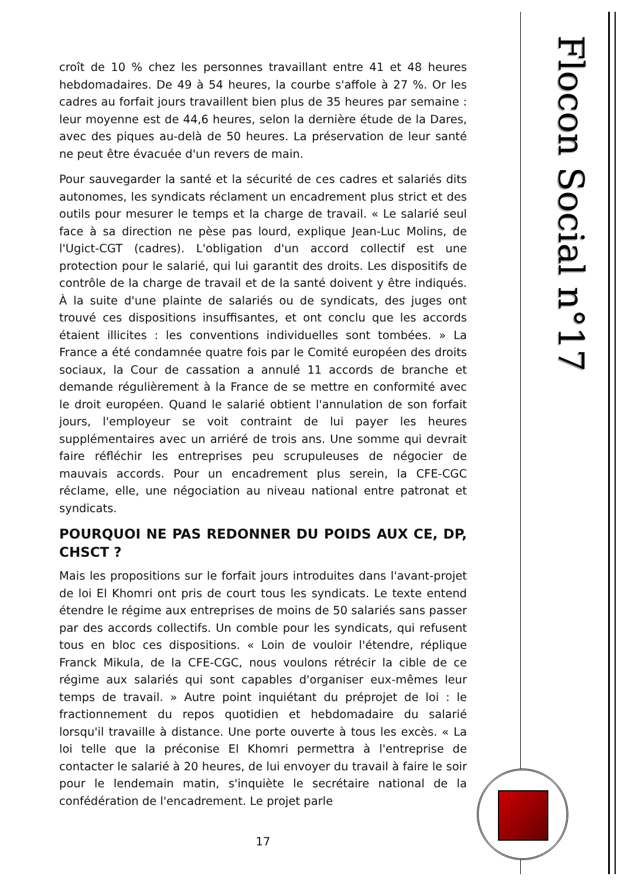Flocon Social n°17
croît de 10 % chez les personnes travaillant entre 41 et 48 heures hebdomadaires. De 49 à 54 heures, la courbe s'affole à 27 %. Or les cadres au forfait jours travaillent bien plus de 35 heures par semaine : leur moyenne est de 44,6 heures, selon la dernière étude de la Dares, avec des piques au-delà de 50 heures. La préservation de leur santé ne peut être évacuée d'un revers de main.
Pour sauvegarder la santé et la sécurité de ces cadres et salariés dits autonomes, les syndicats réclament un encadrement plus strict et des outils pour mesurer le temps et la charge de travail. « Le salarié seul face à sa direction ne pèse pas lourd, explique Jean-Luc Molins, de l'Ugict-CGT (cadres). L'obligation d'un accord collectif est une protection pour le salarié, qui lui garantit des droits. Les dispositifs de contrôle de la charge de travail et de la santé doivent y être indiqués. À la suite d'une plainte de salariés ou de syndicats, des juges ont trouvé ces dispositions insuffisantes, et ont conclu que les accords étaient illicites : les conventions individuelles sont tombées. » La France a été condamnée quatre fois par le Comité européen des droits sociaux, la Cour de cassation a annulé 11 accords de branche et demande régulièrement à la France de se mettre en conformité avec le droit européen. Quand le salarié obtient l'annulation de son forfait jours, l'employeur se voit contraint de lui payer les heures supplémentaires avec un arriéré de trois ans. Une somme qui devrait faire réfléchir les entreprises peu scrupuleuses de négocier de mauvais accords. Pour un encadrement plus serein, la CFE-CGC réclame, elle, une négociation au niveau national entre patronat et syndicats.
POURQUOI NE PAS REDONNER DU POIDS AUX CE, DP, CHSCT ?
Mais les propositions sur le forfait jours introduites dans l'avant-projet de loi El Khomri ont pris de court tous les syndicats. Le texte entend étendre le régime aux entreprises de moins de 50 salariés sans passer par des accords collectifs. Un comble pour les syndicats, qui refusent tous en bloc ces dispositions. « Loin de vouloir l'étendre, réplique Franck Mikula, de la CFE-CGC, nous voulons rétrécir la cible de ce régime aux salariés qui sont capables d'organiser eux-mêmes leur temps de travail. » Autre point inquiétant du préprojet de loi : le fractionnement du repos quotidien et hebdomadaire du salarié lorsqu'il travaille à distance. Une porte ouverte à tous les excès. « La loi telle que la préconise El Khomri permettra à l'entreprise de contacter le salarié à 20 heures, de lui envoyer du travail à faire le soir pour le lendemain matin, s'inquiète le secrétaire national de la confédération de l'encadrement. Le projet parle
17